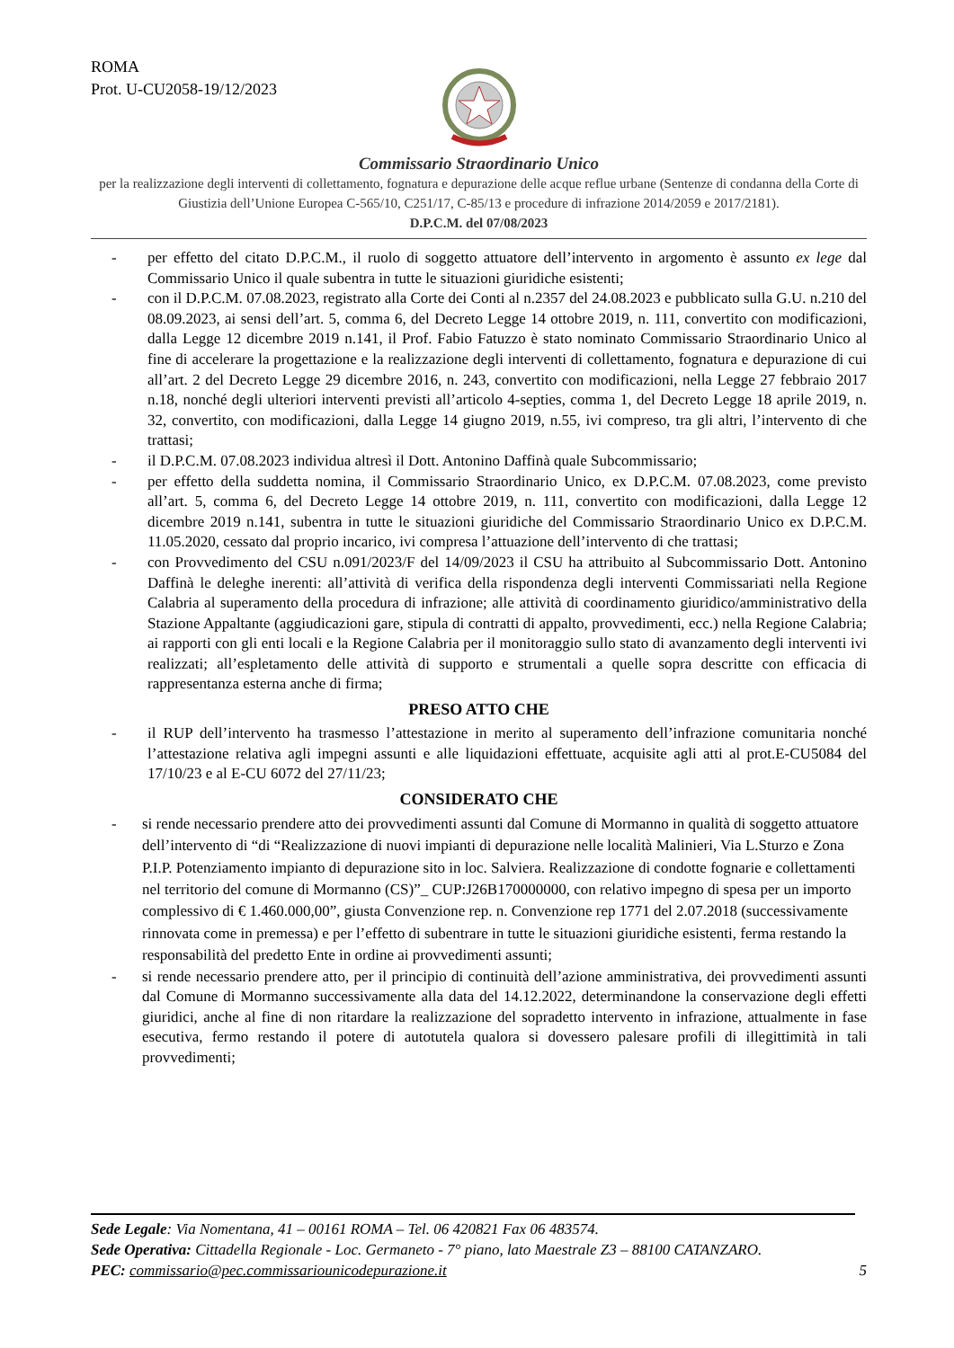ROMA
Prot. U-CU2058-19/12/2023
Commissario Straordinario Unico
per la realizzazione degli interventi di collettamento, fognatura e depurazione delle acque reflue urbane (Sentenze di condanna della Corte di Giustizia dell’Unione Europea C-565/10, C251/17, C-85/13 e procedure di infrazione 2014/2059 e 2017/2181).
D.P.C.M. del 07/08/2023
- per effetto del citato D.P.C.M., il ruolo di soggetto attuatore dell’intervento in argomento è assunto ex lege dal Commissario Unico il quale subentra in tutte le situazioni giuridiche esistenti;
- con il D.P.C.M. 07.08.2023, registrato alla Corte dei Conti al n.2357 del 24.08.2023 e pubblicato sulla G.U. n.210 del 08.09.2023, ai sensi dell’art. 5, comma 6, del Decreto Legge 14 ottobre 2019, n. 111, convertito con modificazioni, dalla Legge 12 dicembre 2019 n.141, il Prof. Fabio Fatuzzo è stato nominato Commissario Straordinario Unico al fine di accelerare la progettazione e la realizzazione degli interventi di collettamento, fognatura e depurazione di cui all’art. 2 del Decreto Legge 29 dicembre 2016, n. 243, convertito con modificazioni, nella Legge 27 febbraio 2017 n.18, nonché degli ulteriori interventi previsti all’articolo 4-septies, comma 1, del Decreto Legge 18 aprile 2019, n. 32, convertito, con modificazioni, dalla Legge 14 giugno 2019, n.55, ivi compreso, tra gli altri, l’intervento di che trattasi;
- il D.P.C.M. 07.08.2023 individua altresì il Dott. Antonino Daffinà quale Subcommissario;
- per effetto della suddetta nomina, il Commissario Straordinario Unico, ex D.P.C.M. 07.08.2023, come previsto all’art. 5, comma 6, del Decreto Legge 14 ottobre 2019, n. 111, convertito con modificazioni, dalla Legge 12 dicembre 2019 n.141, subentra in tutte le situazioni giuridiche del Commissario Straordinario Unico ex D.P.C.M. 11.05.2020, cessato dal proprio incarico, ivi compresa l’attuazione dell’intervento di che trattasi;
- con Provvedimento del CSU n.091/2023/F del 14/09/2023 il CSU ha attribuito al Subcommissario Dott. Antonino Daffinà le deleghe inerenti: all’attività di verifica della rispondenza degli interventi Commissariati nella Regione Calabria al superamento della procedura di infrazione; alle attività di coordinamento giuridico/amministrativo della Stazione Appaltante (aggiudicazioni gare, stipula di contratti di appalto, provvedimenti, ecc.) nella Regione Calabria; ai rapporti con gli enti locali e la Regione Calabria per il monitoraggio sullo stato di avanzamento degli interventi ivi realizzati; all’espletamento delle attività di supporto e strumentali a quelle sopra descritte con efficacia di rappresentanza esterna anche di firma;
PRESO ATTO CHE
- il RUP dell’intervento ha trasmesso l’attestazione in merito al superamento dell’infrazione comunitaria nonché l’attestazione relativa agli impegni assunti e alle liquidazioni effettuate, acquisite agli atti al prot.E-CU5084 del 17/10/23 e al E-CU 6072 del 27/11/23;
CONSIDERATO CHE
- si rende necessario prendere atto dei provvedimenti assunti dal Comune di Mormanno in qualità di soggetto attuatore dell’intervento di “di “Realizzazione di nuovi impianti di depurazione nelle località Malinieri, Via L.Sturzo e Zona P.I.P. Potenziamento impianto di depurazione sito in loc. Salviera. Realizzazione di condotte fognarie e collettamenti nel territorio del comune di Mormanno (CS)”_ CUP:J26B170000000, con relativo impegno di spesa per un importo complessivo di € 1.460.000,00”, giusta Convenzione rep. n. Convenzione rep 1771 del 2.07.2018 (successivamente rinnovata come in premessa) e per l’effetto di subentrare in tutte le situazioni giuridiche esistenti, ferma restando la responsabilità del predetto Ente in ordine ai provvedimenti assunti;
- si rende necessario prendere atto, per il principio di continuità dell’azione amministrativa, dei provvedimenti assunti dal Comune di Mormanno successivamente alla data del 14.12.2022, determinandone la conservazione degli effetti giuridici, anche al fine di non ritardare la realizzazione del sopradetto intervento in infrazione, attualmente in fase esecutiva, fermo restando il potere di autotutela qualora si dovessero palesare profili di illegittimità in tali provvedimenti;
Sede Legale: Via Nomentana, 41 – 00161 ROMA – Tel. 06 420821 Fax 06 483574.
Sede Operativa: Cittadella Regionale - Loc. Germaneto - 7° piano, lato Maestrale Z3 – 88100 CATANZARO.
PEC: commissario@pec.commissariounicodepurazione.it 5